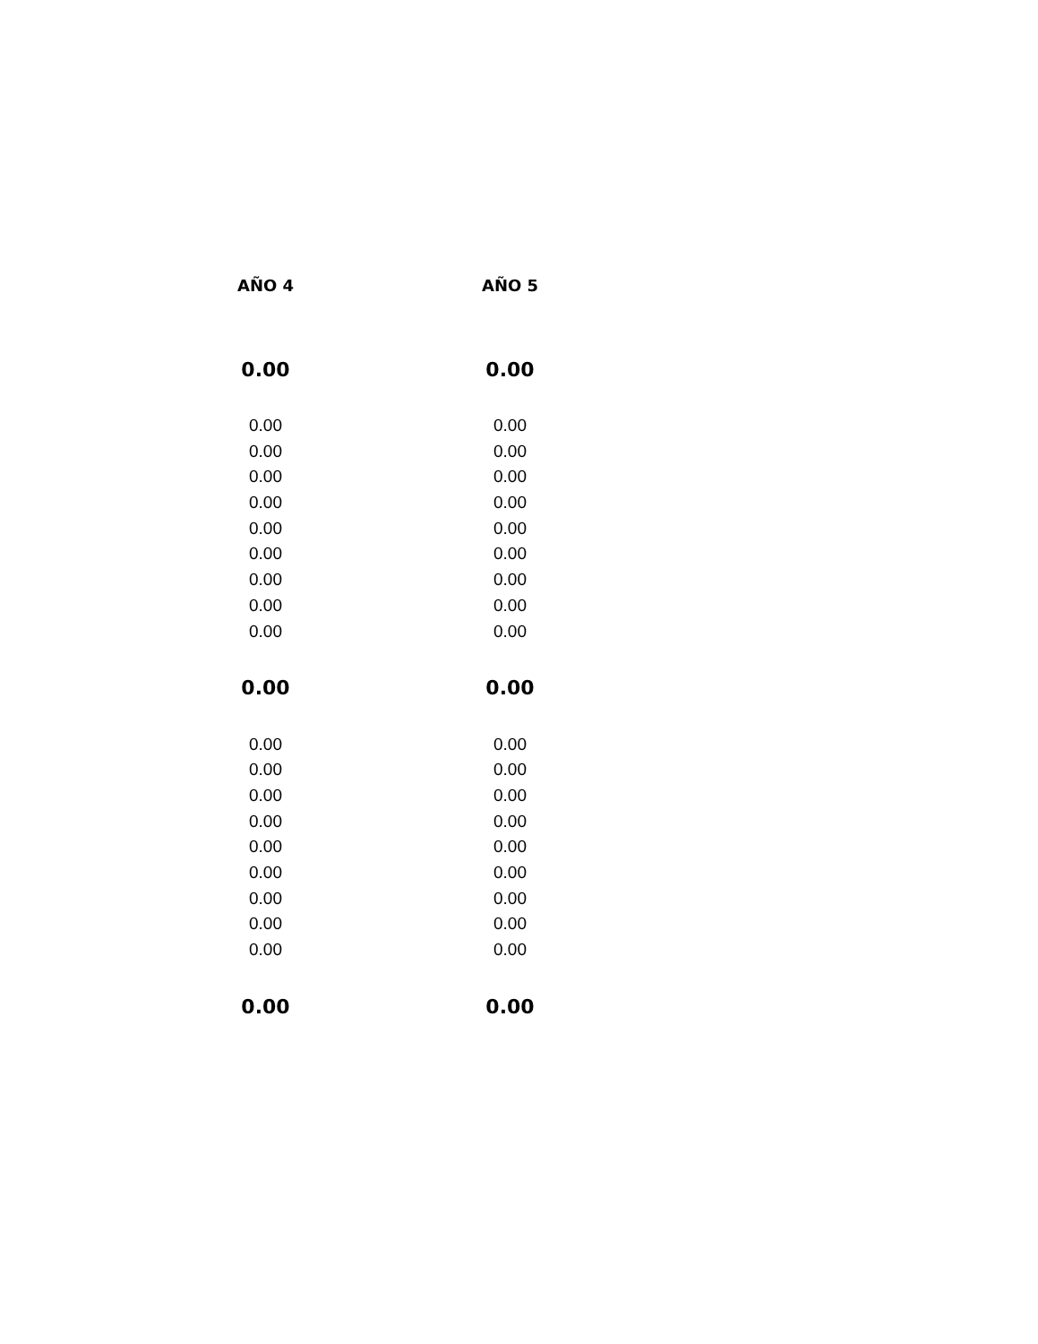| AÑO 4 | AÑO 5 |
| --- | --- |
| 0.00 | 0.00 |
| 0.00 | 0.00 |
| 0.00 | 0.00 |
| 0.00 | 0.00 |
| 0.00 | 0.00 |
| 0.00 | 0.00 |
| 0.00 | 0.00 |
| 0.00 | 0.00 |
| 0.00 | 0.00 |
| 0.00 | 0.00 |
| 0.00 | 0.00 |
| 0.00 | 0.00 |
| 0.00 | 0.00 |
| 0.00 | 0.00 |
| 0.00 | 0.00 |
| 0.00 | 0.00 |
| 0.00 | 0.00 |
| 0.00 | 0.00 |
| 0.00 | 0.00 |
| 0.00 | 0.00 |
| 0.00 | 0.00 |